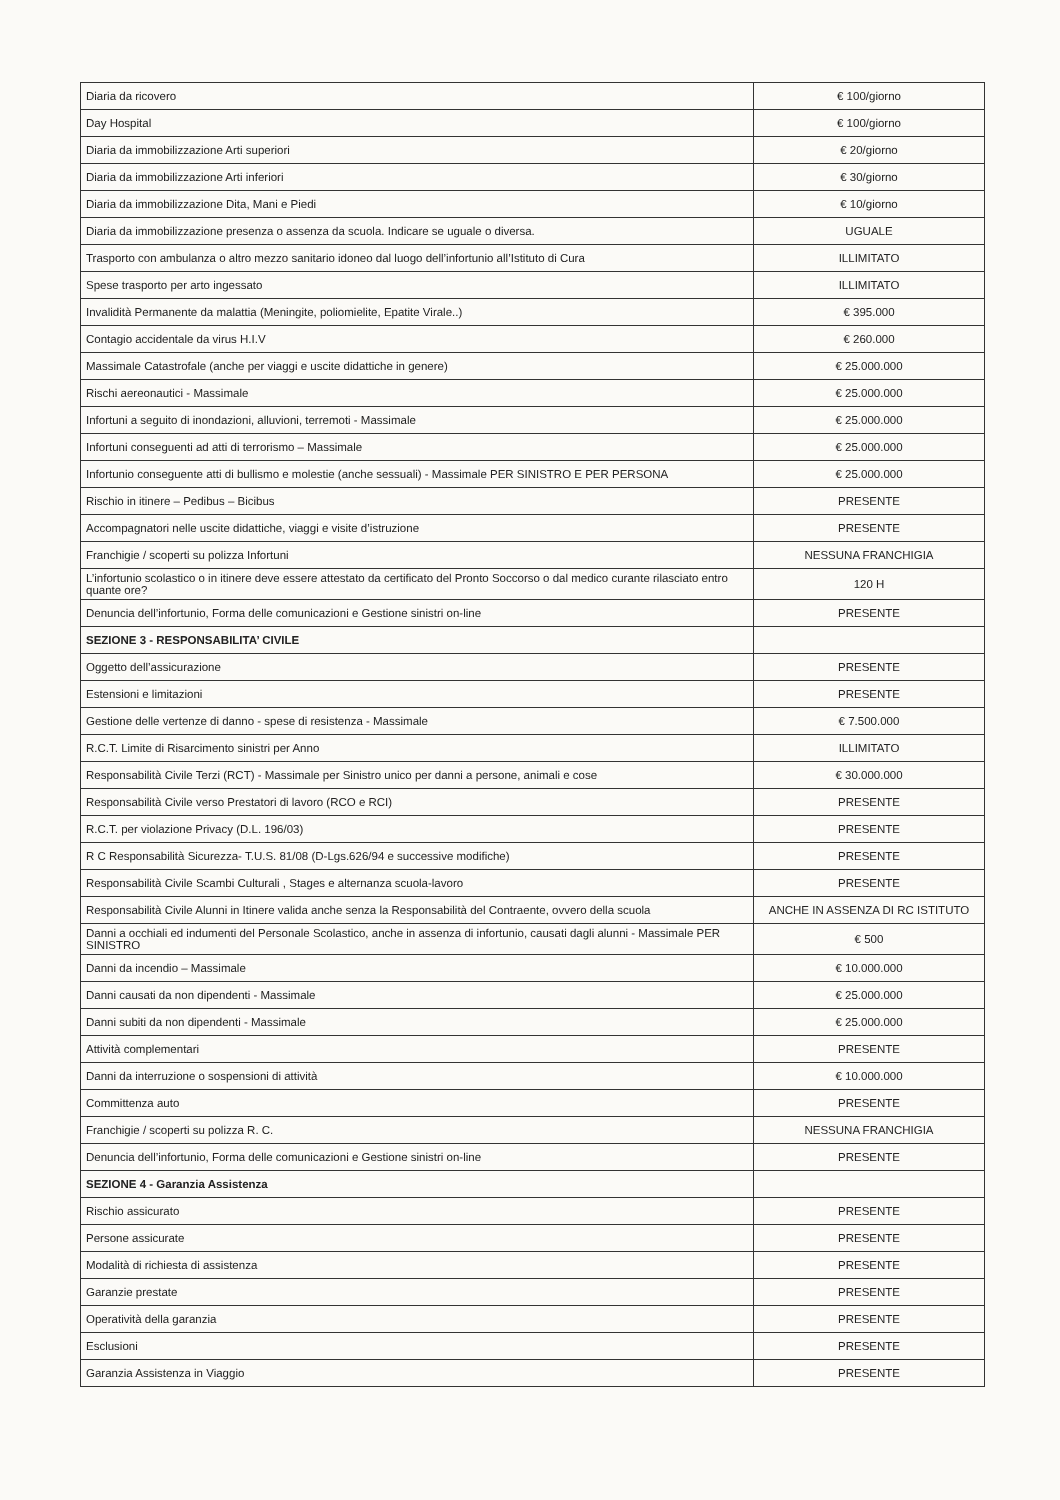| Diaria da ricovero | € 100/giorno |
| Day Hospital | € 100/giorno |
| Diaria da immobilizzazione Arti superiori | € 20/giorno |
| Diaria da immobilizzazione Arti inferiori | € 30/giorno |
| Diaria da immobilizzazione Dita, Mani e Piedi | € 10/giorno |
| Diaria da immobilizzazione presenza o assenza da scuola. Indicare se uguale o diversa. | UGUALE |
| Trasporto con ambulanza o altro mezzo sanitario idoneo dal luogo dell’infortunio all’Istituto di Cura | ILLIMITATO |
| Spese trasporto per arto ingessato | ILLIMITATO |
| Invalidità Permanente da malattia (Meningite, poliomielite, Epatite Virale..) | € 395.000 |
| Contagio accidentale da virus H.I.V | € 260.000 |
| Massimale Catastrofale (anche per viaggi e uscite didattiche in genere) | € 25.000.000 |
| Rischi aereonautici - Massimale | € 25.000.000 |
| Infortuni a seguito di inondazioni, alluvioni, terremoti - Massimale | € 25.000.000 |
| Infortuni conseguenti ad atti di terrorismo – Massimale | € 25.000.000 |
| Infortunio conseguente atti di bullismo e molestie (anche sessuali) - Massimale PER SINISTRO E PER PERSONA | € 25.000.000 |
| Rischio in itinere – Pedibus – Bicibus | PRESENTE |
| Accompagnatori nelle uscite didattiche, viaggi e visite d’istruzione | PRESENTE |
| Franchigie / scoperti su polizza Infortuni | NESSUNA FRANCHIGIA |
| L’infortunio scolastico o in itinere deve essere attestato da certificato del Pronto Soccorso o dal medico curante rilasciato entro quante ore? | 120 H |
| Denuncia dell’infortunio, Forma delle comunicazioni e Gestione sinistri on-line | PRESENTE |
| SEZIONE 3 - RESPONSABILITA’ CIVILE | |
| Oggetto dell’assicurazione | PRESENTE |
| Estensioni e limitazioni | PRESENTE |
| Gestione delle vertenze di danno - spese di resistenza - Massimale | € 7.500.000 |
| R.C.T. Limite di Risarcimento sinistri per Anno | ILLIMITATO |
| Responsabilità Civile Terzi (RCT) - Massimale per Sinistro unico per danni a persone, animali e cose | € 30.000.000 |
| Responsabilità Civile verso Prestatori di lavoro (RCO e RCI) | PRESENTE |
| R.C.T. per violazione Privacy (D.L. 196/03) | PRESENTE |
| R C Responsabilità Sicurezza- T.U.S. 81/08 (D-Lgs.626/94 e successive modifiche) | PRESENTE |
| Responsabilità Civile Scambi Culturali , Stages e alternanza scuola-lavoro | PRESENTE |
| Responsabilità Civile Alunni in Itinere valida anche senza la Responsabilità del Contraente, ovvero della scuola | ANCHE IN ASSENZA DI RC ISTITUTO |
| Danni a occhiali ed indumenti del Personale Scolastico, anche in assenza di infortunio, causati dagli alunni - Massimale PER SINISTRO | € 500 |
| Danni da incendio – Massimale | € 10.000.000 |
| Danni causati da non dipendenti - Massimale | € 25.000.000 |
| Danni subiti da non dipendenti - Massimale | € 25.000.000 |
| Attività complementari | PRESENTE |
| Danni da interruzione o sospensioni di attività | € 10.000.000 |
| Committenza auto | PRESENTE |
| Franchigie / scoperti su polizza R. C. | NESSUNA FRANCHIGIA |
| Denuncia dell’infortunio, Forma delle comunicazioni e Gestione sinistri on-line | PRESENTE |
| SEZIONE 4 - Garanzia Assistenza | |
| Rischio assicurato | PRESENTE |
| Persone assicurate | PRESENTE |
| Modalità di richiesta di assistenza | PRESENTE |
| Garanzie prestate | PRESENTE |
| Operatività della garanzia | PRESENTE |
| Esclusioni | PRESENTE |
| Garanzia Assistenza in Viaggio | PRESENTE |